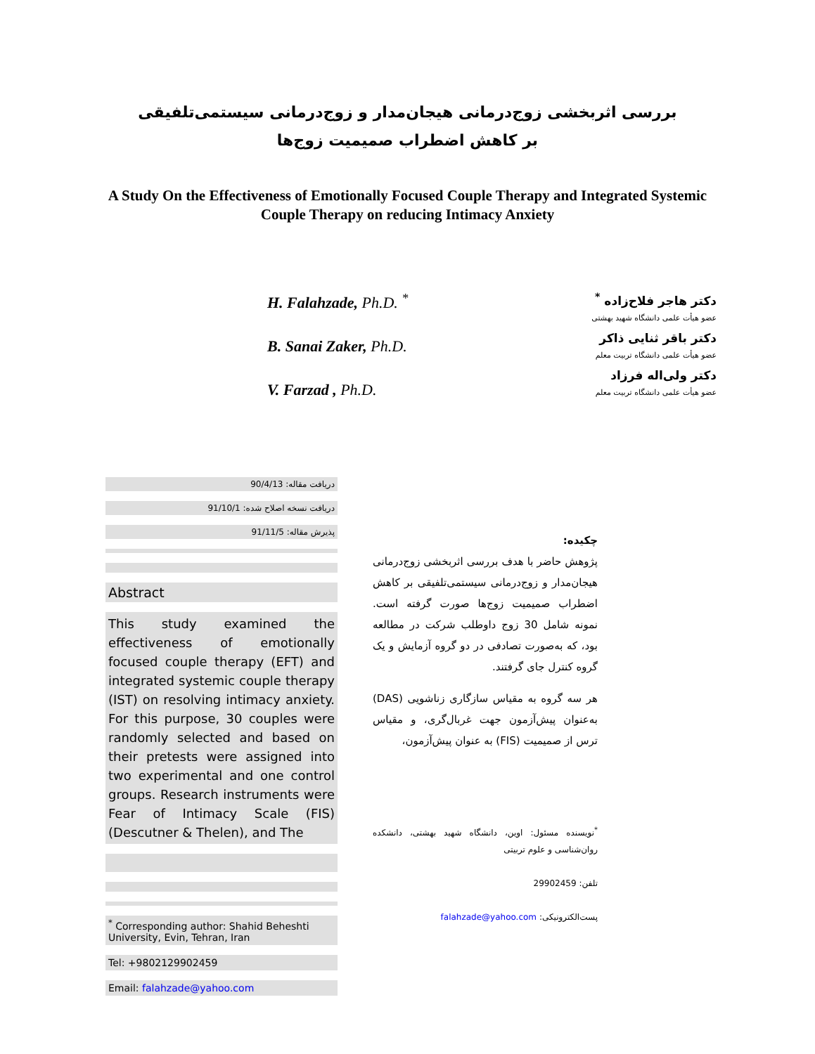بررسی اثربخشی زوج‌درمانی هیجان‌مدار و زوج‌درمانی سیستمی‌تلفیقی
بر کاهش اضطراب صمیمیت زوج‌ها
A Study On the Effectiveness of Emotionally Focused Couple Therapy and Integrated Systemic Couple Therapy on reducing Intimacy Anxiety
H. Falahzade, Ph.D. <sup>*</sup>
B. Sanai Zaker, Ph.D.
V. Farzad , Ph.D.
دکتر هاجر فلاح‌زاده <sup>*</sup>
عضو هیأت علمی دانشگاه شهید بهشتی
دکتر باقر ثنایی ذاکر
عضو هیأت علمی دانشگاه تربیت معلم
دکتر ولی‌اله فرزاد
عضو هیأت علمی دانشگاه تربیت معلم
دریافت مقاله: 90/4/13
دریافت نسخه اصلاح شده: 91/10/1
پذیرش مقاله: 91/11/5
Abstract
This study examined the effectiveness of emotionally focused couple therapy (EFT) and integrated systemic couple therapy (IST) on resolving intimacy anxiety. For this purpose, 30 couples were randomly selected and based on their pretests were assigned into two experimental and one control groups. Research instruments were Fear of Intimacy Scale (FIS) (Descutner & Thelen), and The
<sup>*</sup> Corresponding author: Shahid Beheshti University, Evin, Tehran, Iran
Tel: +9802129902459
Email: falahzade@yahoo.com
چکیده:
پژوهش حاضر با هدف بررسی اثربخشی زوج‌درمانی هیجان‌مدار و زوج‌درمانی سیستمی‌تلفیقی بر کاهش اضطراب صمیمیت زوج‌ها صورت گرفته است. نمونه شامل 30 زوج داوطلب شرکت در مطالعه بود، که به‌صورت تصادفی در دو گروه آزمایش و یک گروه کنترل جای گرفتند.
هر سه گروه به مقیاس سازگاری زناشویی (DAS) به‌عنوان پیش‌آزمون جهت غربال‌گری، و مقیاس ترس از صمیمیت (FIS) به عنوان پیش‌آزمون،
<sup>*</sup> نویسنده مسئول: اوین، دانشگاه شهید بهشتی، دانشکده روان‌شناسی و علوم تربیتی
تلفن: 29902459
پست‌الکترونیکی: falahzade@yahoo.com